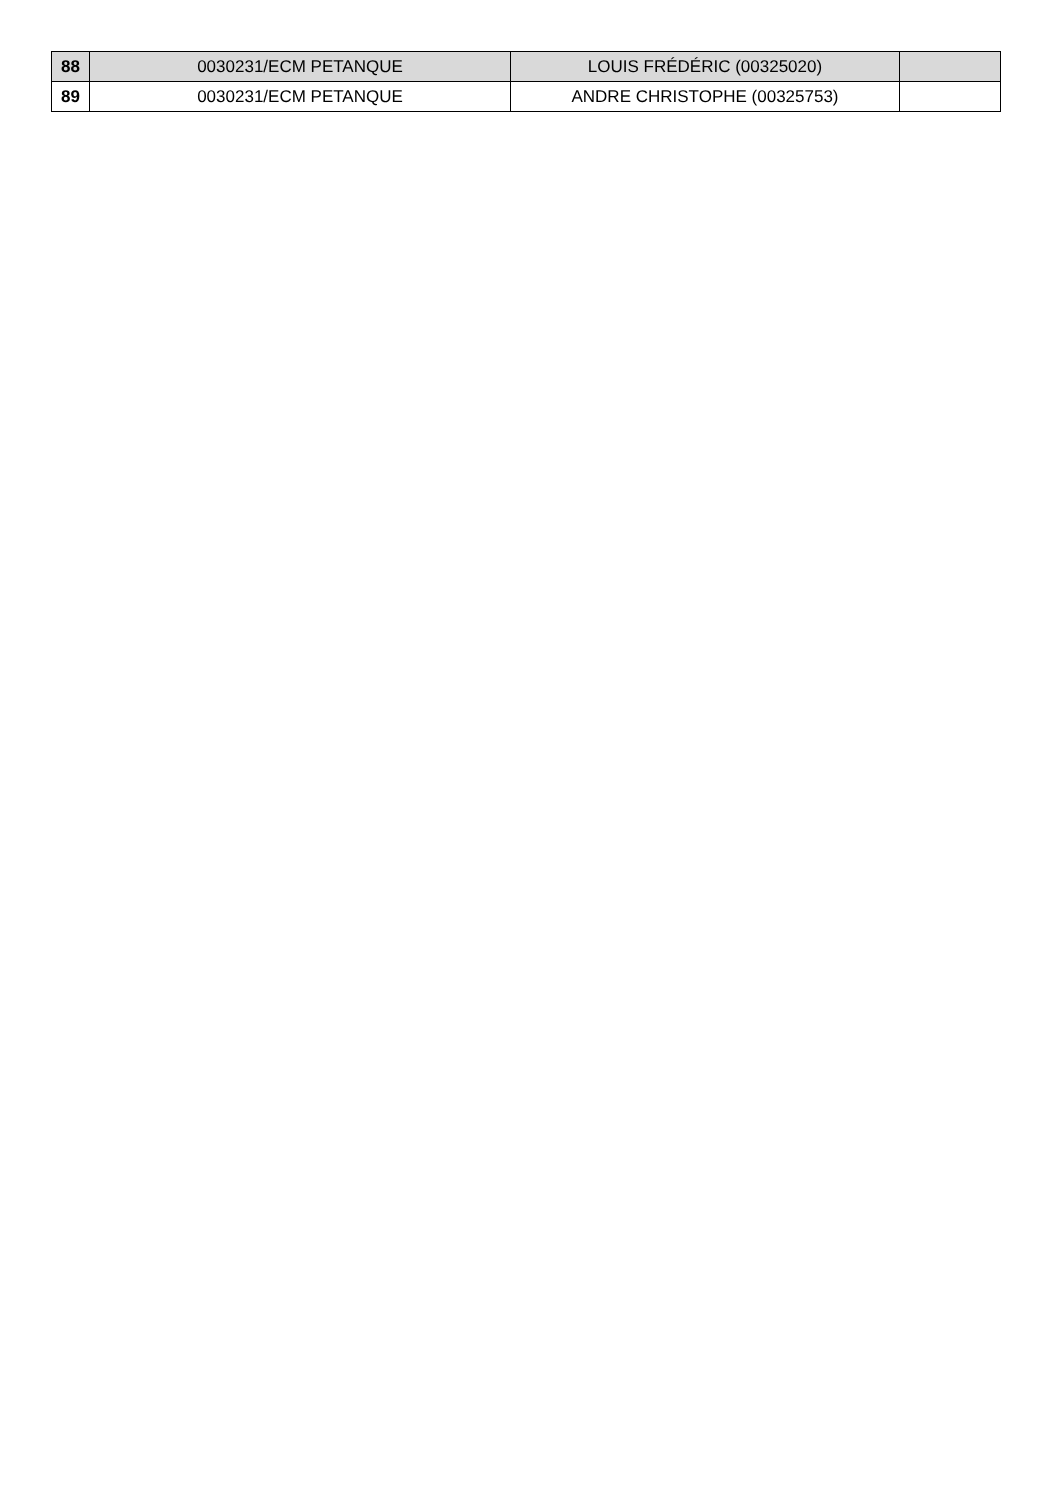| 88 | 0030231/ECM PETANQUE | LOUIS FRÉDÉRIC (00325020) | |
| 89 | 0030231/ECM PETANQUE | ANDRE CHRISTOPHE (00325753) | |